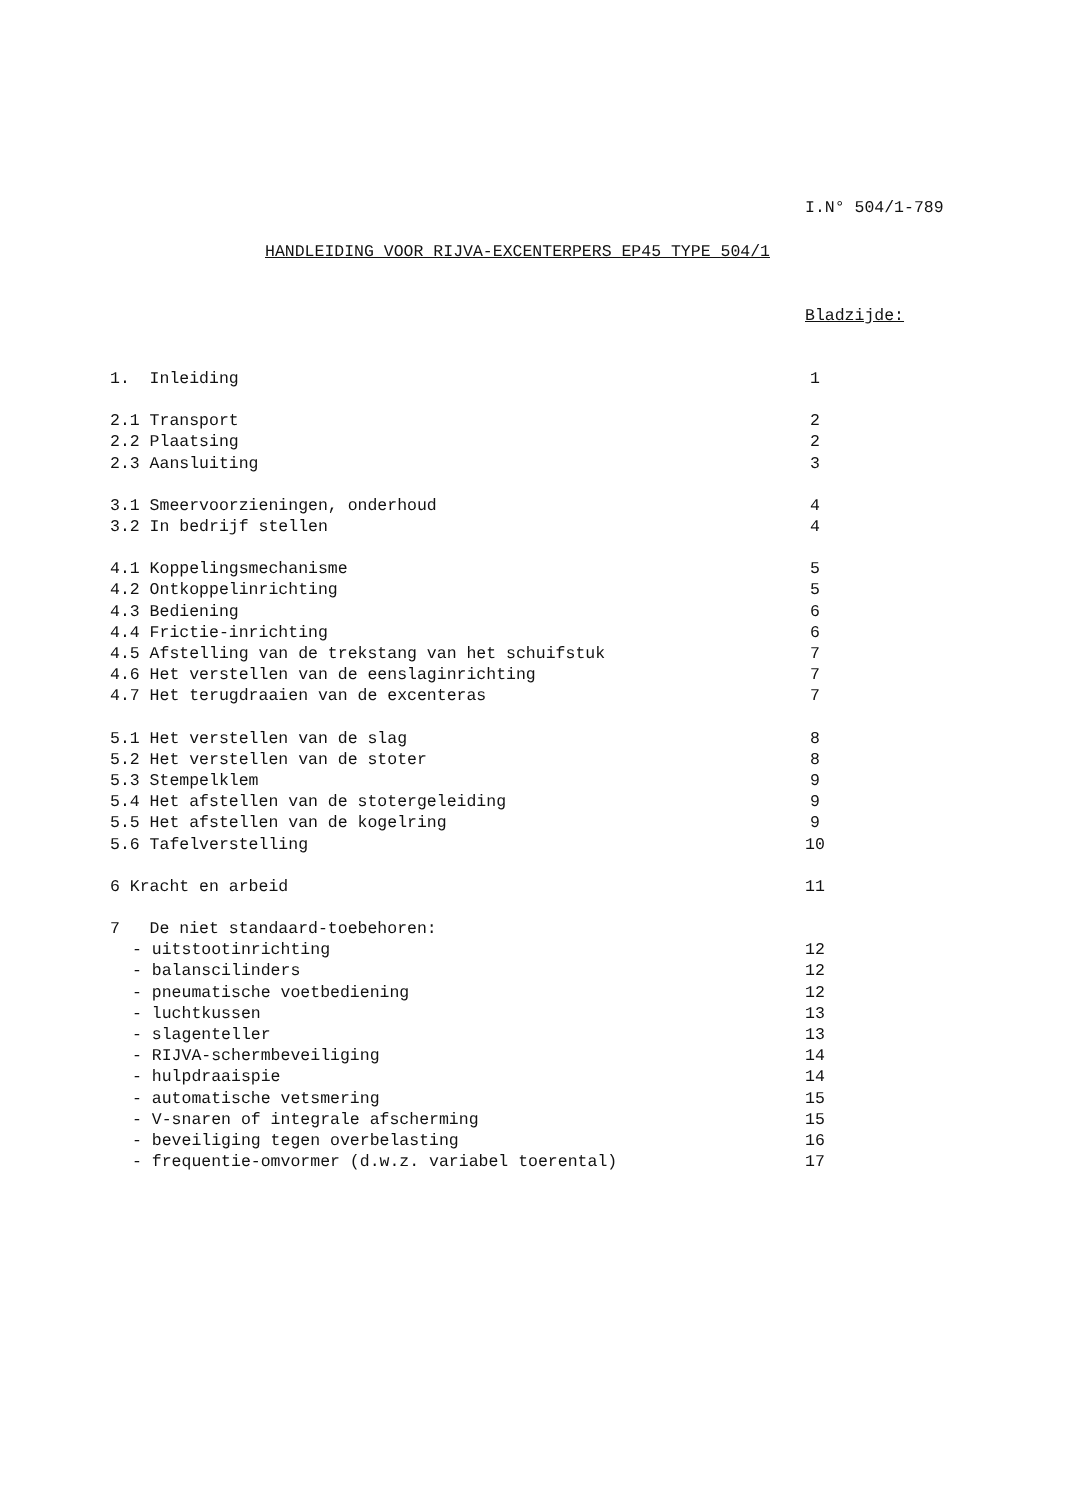I.N° 504/1-789
HANDLEIDING VOOR RIJVA-EXCENTERPERS EP45 TYPE 504/1
Bladzijde:
1. Inleiding 1
2.1 Transport 2
2.2 Plaatsing 2
2.3 Aansluiting 3
3.1 Smeervoorzieningen, onderhoud 4
3.2 In bedrijf stellen 4
4.1 Koppelingsmechanisme 5
4.2 Ontkoppelinrichting 5
4.3 Bediening 6
4.4 Frictie-inrichting 6
4.5 Afstelling van de trekstang van het schuifstuk 7
4.6 Het verstellen van de eenslaginrichting 7
4.7 Het terugdraaien van de excenteras 7
5.1 Het verstellen van de slag 8
5.2 Het verstellen van de stoter 8
5.3 Stempelklem 9
5.4 Het afstellen van de stotergeleiding 9
5.5 Het afstellen van de kogelring 9
5.6 Tafelverstelling 10
6 Kracht en arbeid 11
7 De niet standaard-toebehoren:
- uitstootinrichting 12
- balanscilinders 12
- pneumatische voetbediening 12
- luchtkussen 13
- slagenteller 13
- RIJVA-schermbeveiliging 14
- hulpdraaispie 14
- automatische vetsmering 15
- V-snaren of integrale afscherming 15
- beveiliging tegen overbelasting 16
- frequentie-omvormer (d.w.z. variabel toerental) 17